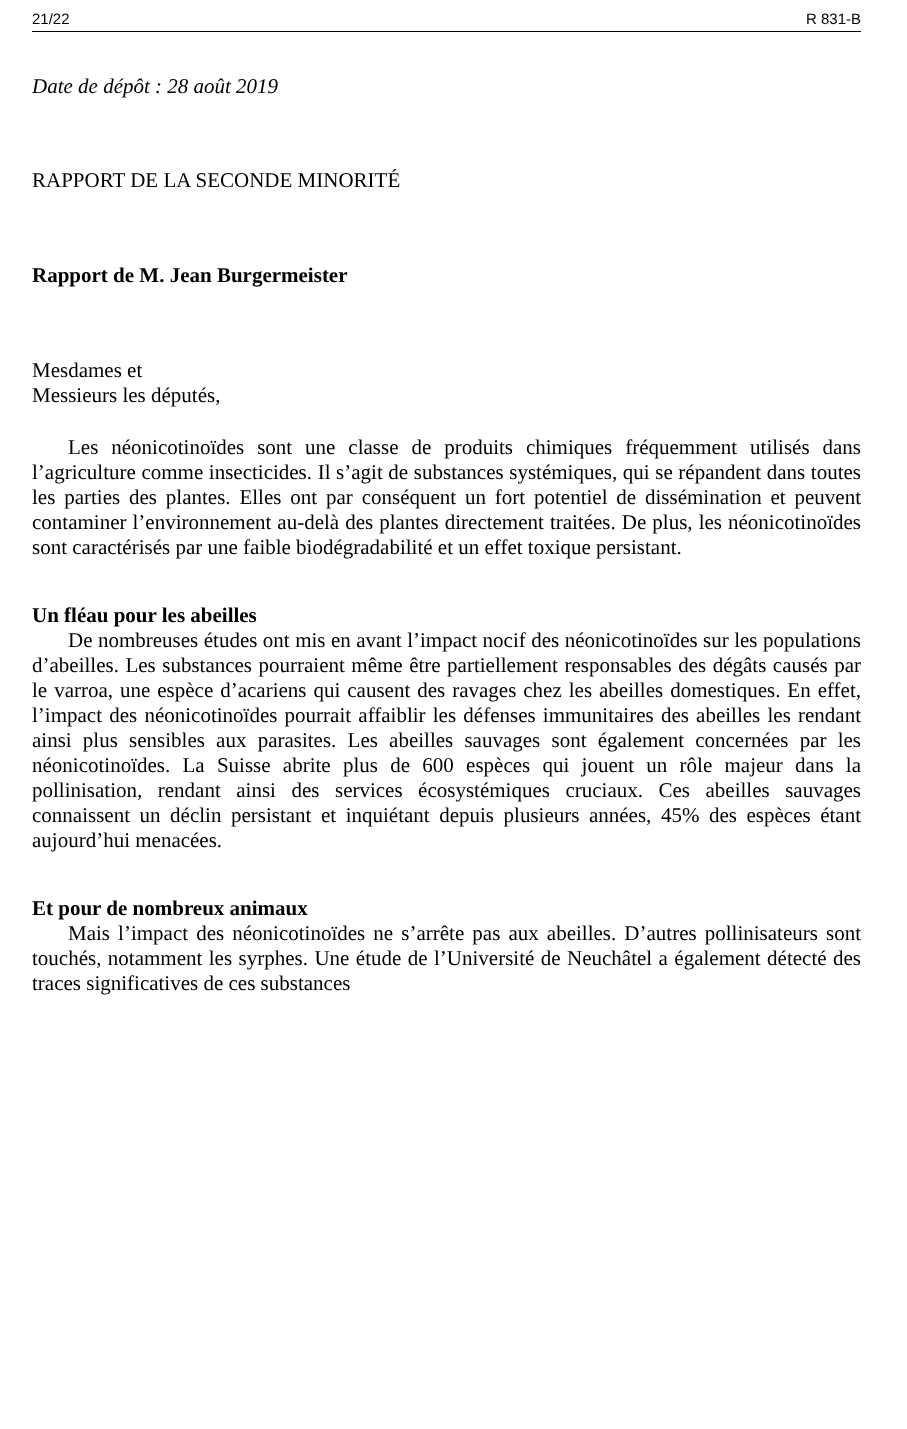21/22 R 831-B
Date de dépôt : 28 août 2019
RAPPORT DE LA SECONDE MINORITÉ
Rapport de M. Jean Burgermeister
Mesdames et
Messieurs les députés,
Les néonicotinoïdes sont une classe de produits chimiques fréquemment utilisés dans l’agriculture comme insecticides. Il s’agit de substances systémiques, qui se répandent dans toutes les parties des plantes. Elles ont par conséquent un fort potentiel de dissémination et peuvent contaminer l’environnement au-delà des plantes directement traitées. De plus, les néonicotinoïdes sont caractérisés par une faible biodégradabilité et un effet toxique persistant.
Un fléau pour les abeilles
De nombreuses études ont mis en avant l’impact nocif des néonicotinoïdes sur les populations d’abeilles. Les substances pourraient même être partiellement responsables des dégâts causés par le varroa, une espèce d’acariens qui causent des ravages chez les abeilles domestiques. En effet, l’impact des néonicotinoïdes pourrait affaiblir les défenses immunitaires des abeilles les rendant ainsi plus sensibles aux parasites. Les abeilles sauvages sont également concernées par les néonicotinoïdes. La Suisse abrite plus de 600 espèces qui jouent un rôle majeur dans la pollinisation, rendant ainsi des services écosystémiques cruciaux. Ces abeilles sauvages connaissent un déclin persistant et inquiétant depuis plusieurs années, 45% des espèces étant aujourd’hui menacées.
Et pour de nombreux animaux
Mais l’impact des néonicotinoïdes ne s’arrête pas aux abeilles. D’autres pollinisateurs sont touchés, notamment les syrphes. Une étude de l’Université de Neuchâtel a également détecté des traces significatives de ces substances